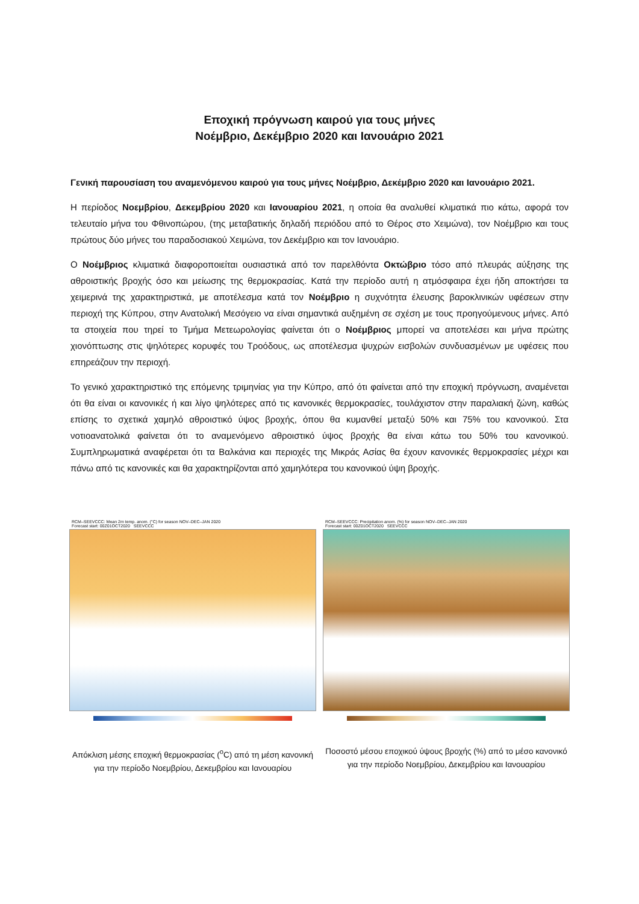Εποχική πρόγνωση καιρού για τους μήνες
Νοέμβριο, Δεκέμβριο 2020 και Ιανουάριο 2021
Γενική παρουσίαση του αναμενόμενου καιρού για τους μήνες Νοέμβριο, Δεκέμβριο 2020 και Ιανουάριο 2021.
Η περίοδος Νοεμβρίου, Δεκεμβρίου 2020 και Ιανουαρίου 2021, η οποία θα αναλυθεί κλιματικά πιο κάτω, αφορά τον τελευταίο μήνα του Φθινοπώρου, (της μεταβατικής δηλαδή περιόδου από το Θέρος στο Χειμώνα), τον Νοέμβριο και τους πρώτους δύο μήνες του παραδοσιακού Χειμώνα, τον Δεκέμβριο και τον Ιανουάριο.
Ο Νοέμβριος κλιματικά διαφοροποιείται ουσιαστικά από τον παρελθόντα Οκτώβριο τόσο από πλευράς αύξησης της αθροιστικής βροχής όσο και μείωσης της θερμοκρασίας. Κατά την περίοδο αυτή η ατμόσφαιρα έχει ήδη αποκτήσει τα χειμερινά της χαρακτηριστικά, με αποτέλεσμα κατά τον Νοέμβριο η συχνότητα έλευσης βαροκλινικών υφέσεων στην περιοχή της Κύπρου, στην Ανατολική Μεσόγειο να είναι σημαντικά αυξημένη σε σχέση με τους προηγούμενους μήνες. Από τα στοιχεία που τηρεί το Τμήμα Μετεωρολογίας φαίνεται ότι ο Νοέμβριος μπορεί να αποτελέσει και μήνα πρώτης χιονόπτωσης στις ψηλότερες κορυφές του Τροόδους, ως αποτέλεσμα ψυχρών εισβολών συνδυασμένων με υφέσεις που επηρεάζουν την περιοχή.
Το γενικό χαρακτηριστικό της επόμενης τριμηνίας για την Κύπρο, από ότι φαίνεται από την εποχική πρόγνωση, αναμένεται ότι θα είναι οι κανονικές ή και λίγο ψηλότερες από τις κανονικές θερμοκρασίες, τουλάχιστον στην παραλιακή ζώνη, καθώς επίσης το σχετικά χαμηλό αθροιστικό ύψος βροχής, όπου θα κυμανθεί μεταξύ 50% και 75% του κανονικού. Στα νοτιοανατολικά φαίνεται ότι το αναμενόμενο αθροιστικό ύψος βροχής θα είναι κάτω του 50% του κανονικού. Συμπληρωματικά αναφέρεται ότι τα Βαλκάνια και περιοχές της Μικράς Ασίας θα έχουν κανονικές θερμοκρασίες μέχρι και πάνω από τις κανονικές και θα χαρακτηρίζονται από χαμηλότερα του κανονικού ύψη βροχής.
RCM–SEEVCCC: Mean 2m temp. anom. (°C) for season NOV–DEC–JAN 2020
Forecast start: 00Z01OCT2020 SEEVCCC
Απόκλιση μέσης εποχική θερμοκρασίας (<sup>o</sup>C) από τη μέση κανονική για την περίοδο Νοεμβρίου, Δεκεμβρίου και Ιανουαρίου
RCM–SEEVCCC: Precipitation anom. (%) for season NOV–DEC–JAN 2020
Forecast start: 00Z01OCT2020 SEEVCCC
Ποσοστό μέσου εποχικού ύψους βροχής (%) από το μέσο κανονικό για την περίοδο Νοεμβρίου, Δεκεμβρίου και Ιανουαρίου